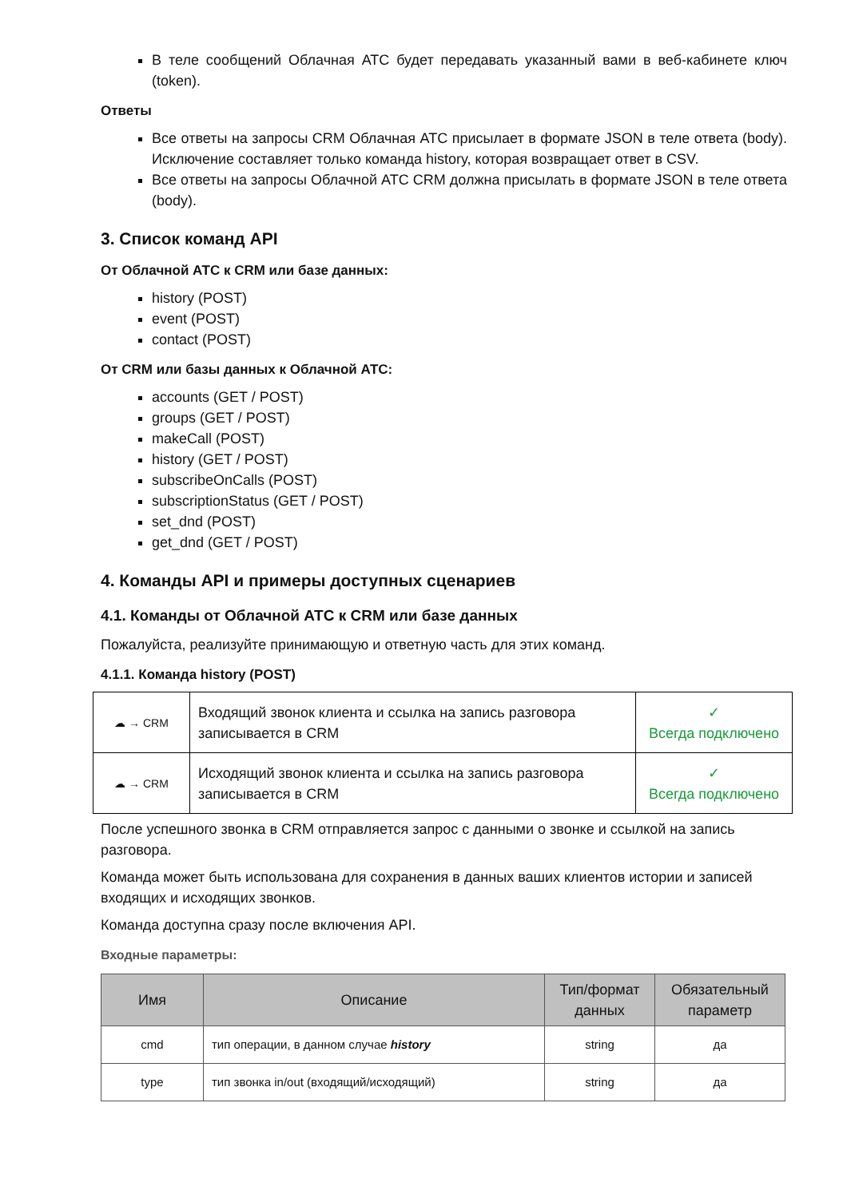В теле сообщений Облачная АТС будет передавать указанный вами в веб-кабинете ключ (token).
Ответы
Все ответы на запросы CRM Облачная АТС присылает в формате JSON в теле ответа (body). Исключение составляет только команда history, которая возвращает ответ в CSV.
Все ответы на запросы Облачной АТС CRM должна присылать в формате JSON в теле ответа (body).
3. Список команд API
От Облачной АТС к CRM или базе данных:
history (POST)
event (POST)
contact (POST)
От CRM или базы данных к Облачной АТС:
accounts (GET / POST)
groups (GET / POST)
makeCall (POST)
history (GET / POST)
subscribeOnCalls (POST)
subscriptionStatus (GET / POST)
set_dnd (POST)
get_dnd (GET / POST)
4. Команды API и примеры доступных сценариев
4.1. Команды от Облачной АТС к CRM или базе данных
Пожалуйста, реализуйте принимающую и ответную часть для этих команд.
4.1.1. Команда history (POST)
| ☁ → CRM | Входящий звонок клиента и ссылка на запись разговора записывается в CRM | ✓ Всегда подключено |
| ☁ → CRM | Исходящий звонок клиента и ссылка на запись разговора записывается в CRM | ✓ Всегда подключено |
После успешного звонка в CRM отправляется запрос с данными о звонке и ссылкой на запись разговора.
Команда может быть использована для сохранения в данных ваших клиентов истории и записей входящих и исходящих звонков.
Команда доступна сразу после включения API.
Входные параметры:
| Имя | Описание | Тип/формат данных | Обязательный параметр |
| --- | --- | --- | --- |
| cmd | тип операции, в данном случае history | string | да |
| type | тип звонка in/out (входящий/исходящий) | string | да |